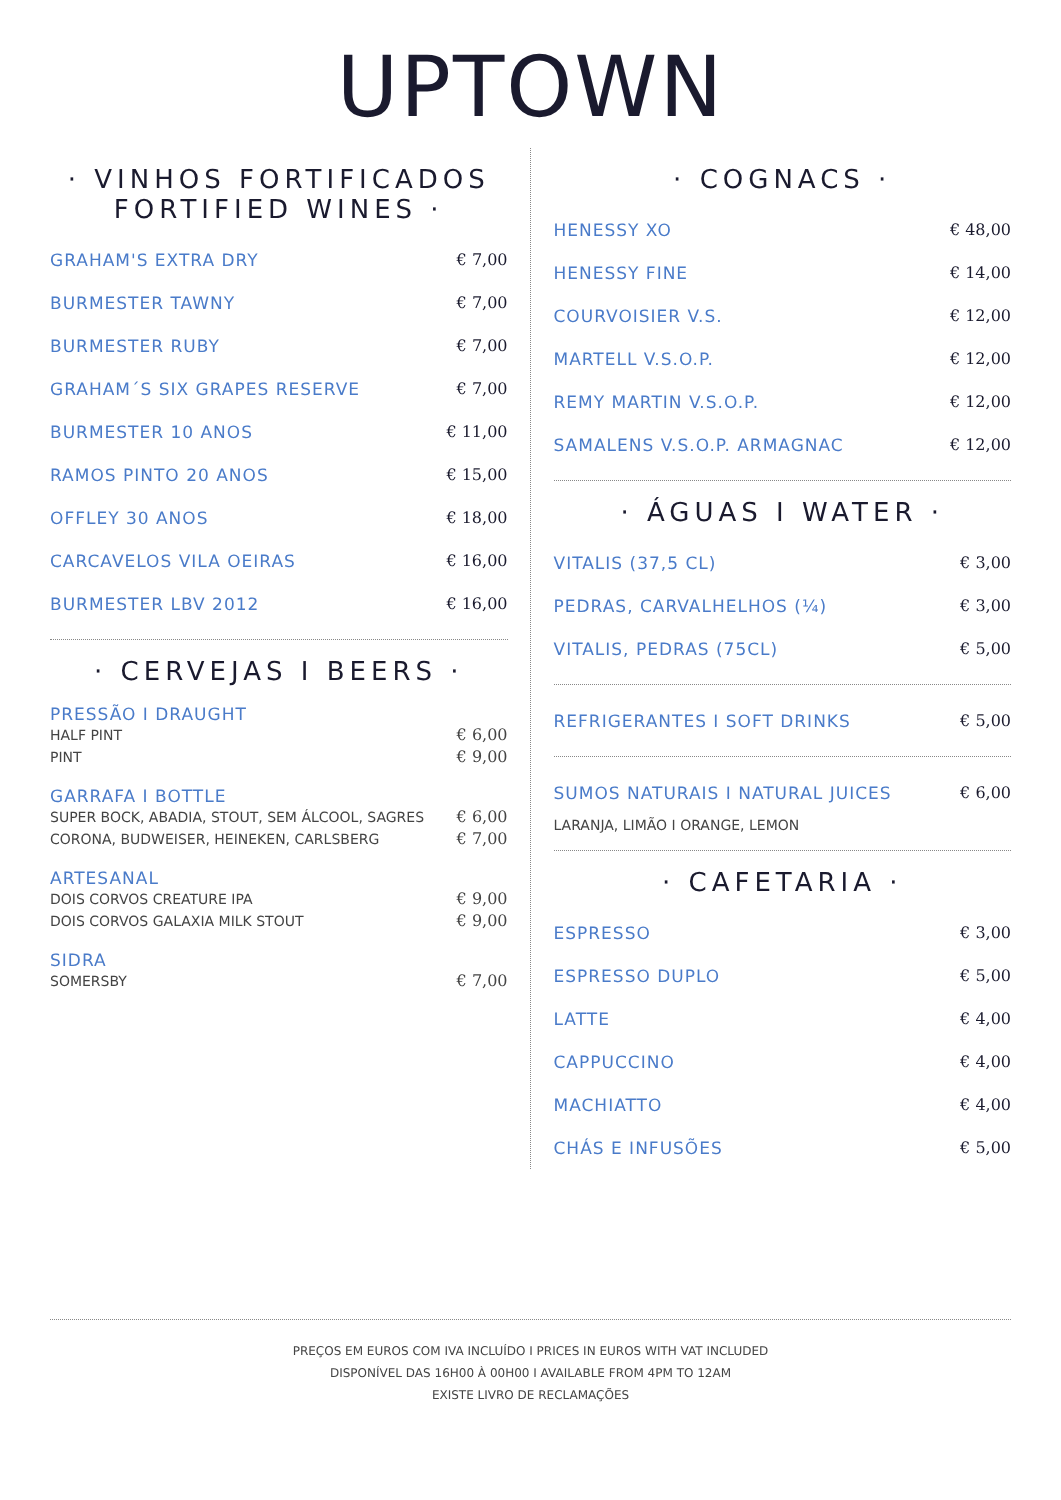UPTOWN
· VINHOS FORTIFICADOS
FORTIFIED WINES ·
GRAHAM'S EXTRA DRY € 7,00
BURMESTER TAWNY € 7,00
BURMESTER RUBY € 7,00
GRAHAM´S SIX GRAPES RESERVE € 7,00
BURMESTER 10 ANOS € 11,00
RAMOS PINTO 20 ANOS € 15,00
OFFLEY 30 ANOS € 18,00
CARCAVELOS VILA OEIRAS € 16,00
BURMESTER LBV 2012 € 16,00
· CERVEJAS I BEERS ·
PRESSÃO I DRAUGHT
HALF PINT € 6,00
PINT € 9,00
GARRAFA I BOTTLE
SUPER BOCK, ABADIA, STOUT, SEM ÁLCOOL, SAGRES € 6,00
CORONA, BUDWEISER, HEINEKEN, CARLSBERG € 7,00
ARTESANAL
DOIS CORVOS CREATURE IPA € 9,00
DOIS CORVOS GALAXIA MILK STOUT € 9,00
SIDRA
SOMERSBY € 7,00
· COGNACS ·
HENESSY XO € 48,00
HENESSY FINE € 14,00
COURVOISIER V.S. € 12,00
MARTELL V.S.O.P. € 12,00
REMY MARTIN V.S.O.P. € 12,00
SAMALENS V.S.O.P. ARMAGNAC € 12,00
· ÁGUAS I WATER ·
VITALIS (37,5 CL) € 3,00
PEDRAS, CARVALHELHOS (¼) € 3,00
VITALIS, PEDRAS (75CL) € 5,00
REFRIGERANTES I SOFT DRINKS € 5,00
SUMOS NATURAIS I NATURAL JUICES € 6,00
LARANJA, LIMÃO I ORANGE, LEMON
· CAFETARIA ·
ESPRESSO € 3,00
ESPRESSO DUPLO € 5,00
LATTE € 4,00
CAPPUCCINO € 4,00
MACHIATTO € 4,00
CHÁS E INFUSÕES € 5,00
PREÇOS EM EUROS COM IVA INCLUÍDO I PRICES IN EUROS WITH VAT INCLUDED
DISPONÍVEL DAS 16H00 À 00H00 I AVAILABLE FROM 4PM TO 12AM
EXISTE LIVRO DE RECLAMAÇÕES